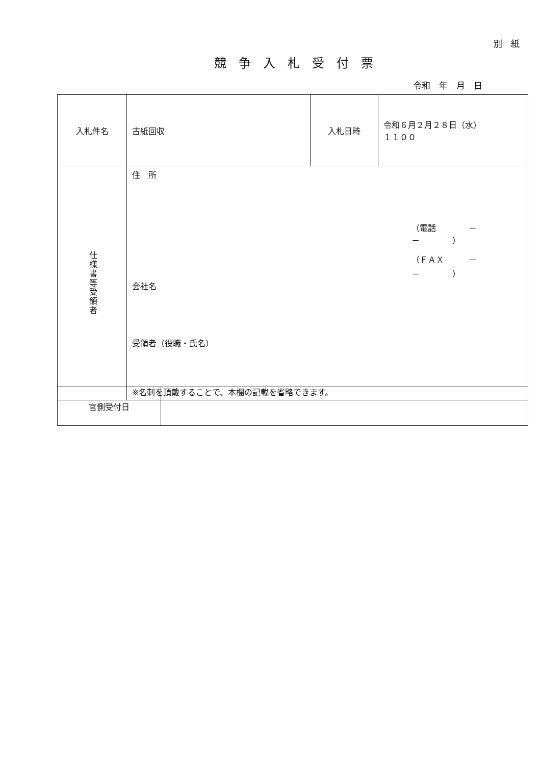別　紙
競争入札受付票
令和　年　月　日
| 入札件名 | 古紙回収 | 入札日時 | 令和６月２月２８日（水） １１００ |
| 仕様書等受領者 | 住 所 （電話 － － ） （ＦＡＸ － － ） 会社名 受領者（役職・氏名） ※名刺を頂戴することで、本欄の記載を省略できます。 | | |
| 官側受付日 | |